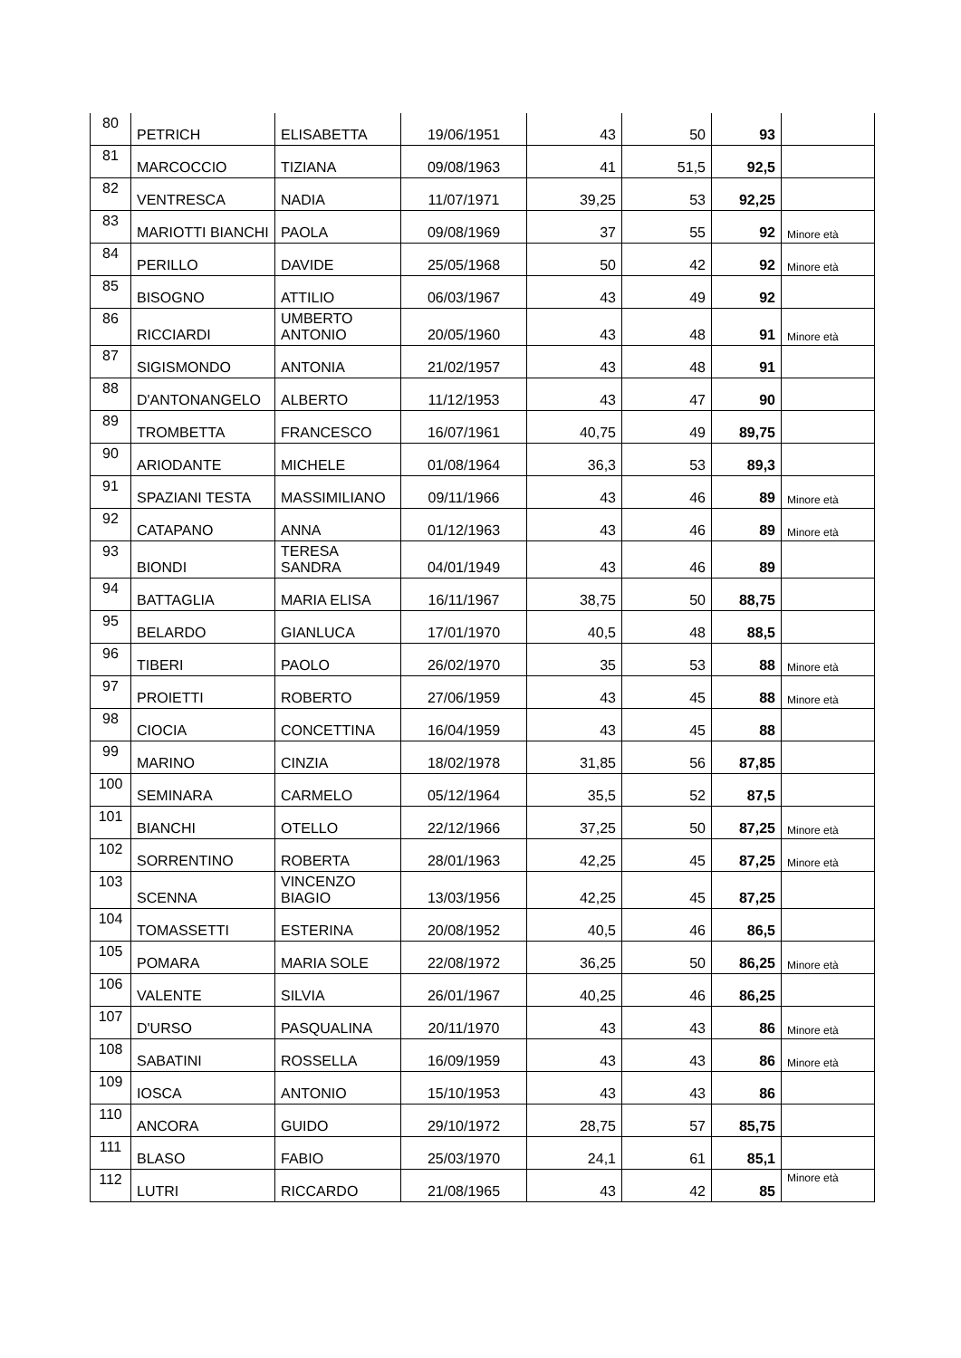| 80 | PETRICH | ELISABETTA | 19/06/1951 | 43 | 50 | 93 | |
| 81 | MARCOCCIO | TIZIANA | 09/08/1963 | 41 | 51,5 | 92,5 | |
| 82 | VENTRESCA | NADIA | 11/07/1971 | 39,25 | 53 | 92,25 | |
| 83 | MARIOTTI BIANCHI | PAOLA | 09/08/1969 | 37 | 55 | 92 | Minore età |
| 84 | PERILLO | DAVIDE | 25/05/1968 | 50 | 42 | 92 | Minore età |
| 85 | BISOGNO | ATTILIO | 06/03/1967 | 43 | 49 | 92 | |
| 86 | RICCIARDI | UMBERTO ANTONIO | 20/05/1960 | 43 | 48 | 91 | Minore età |
| 87 | SIGISMONDO | ANTONIA | 21/02/1957 | 43 | 48 | 91 | |
| 88 | D'ANTONANGELO | ALBERTO | 11/12/1953 | 43 | 47 | 90 | |
| 89 | TROMBETTA | FRANCESCO | 16/07/1961 | 40,75 | 49 | 89,75 | |
| 90 | ARIODANTE | MICHELE | 01/08/1964 | 36,3 | 53 | 89,3 | |
| 91 | SPAZIANI TESTA | MASSIMILIANO | 09/11/1966 | 43 | 46 | 89 | Minore età |
| 92 | CATAPANO | ANNA | 01/12/1963 | 43 | 46 | 89 | Minore età |
| 93 | BIONDI | TERESA SANDRA | 04/01/1949 | 43 | 46 | 89 | |
| 94 | BATTAGLIA | MARIA ELISA | 16/11/1967 | 38,75 | 50 | 88,75 | |
| 95 | BELARDO | GIANLUCA | 17/01/1970 | 40,5 | 48 | 88,5 | |
| 96 | TIBERI | PAOLO | 26/02/1970 | 35 | 53 | 88 | Minore età |
| 97 | PROIETTI | ROBERTO | 27/06/1959 | 43 | 45 | 88 | Minore età |
| 98 | CIOCIA | CONCETTINA | 16/04/1959 | 43 | 45 | 88 | |
| 99 | MARINO | CINZIA | 18/02/1978 | 31,85 | 56 | 87,85 | |
| 100 | SEMINARA | CARMELO | 05/12/1964 | 35,5 | 52 | 87,5 | |
| 101 | BIANCHI | OTELLO | 22/12/1966 | 37,25 | 50 | 87,25 | Minore età |
| 102 | SORRENTINO | ROBERTA | 28/01/1963 | 42,25 | 45 | 87,25 | Minore età |
| 103 | SCENNA | VINCENZO BIAGIO | 13/03/1956 | 42,25 | 45 | 87,25 | |
| 104 | TOMASSETTI | ESTERINA | 20/08/1952 | 40,5 | 46 | 86,5 | |
| 105 | POMARA | MARIA SOLE | 22/08/1972 | 36,25 | 50 | 86,25 | Minore età |
| 106 | VALENTE | SILVIA | 26/01/1967 | 40,25 | 46 | 86,25 | |
| 107 | D'URSO | PASQUALINA | 20/11/1970 | 43 | 43 | 86 | Minore età |
| 108 | SABATINI | ROSSELLA | 16/09/1959 | 43 | 43 | 86 | Minore età |
| 109 | IOSCA | ANTONIO | 15/10/1953 | 43 | 43 | 86 | |
| 110 | ANCORA | GUIDO | 29/10/1972 | 28,75 | 57 | 85,75 | |
| 111 | BLASO | FABIO | 25/03/1970 | 24,1 | 61 | 85,1 | |
| 112 | LUTRI | RICCARDO | 21/08/1965 | 43 | 42 | 85 | Minore età |